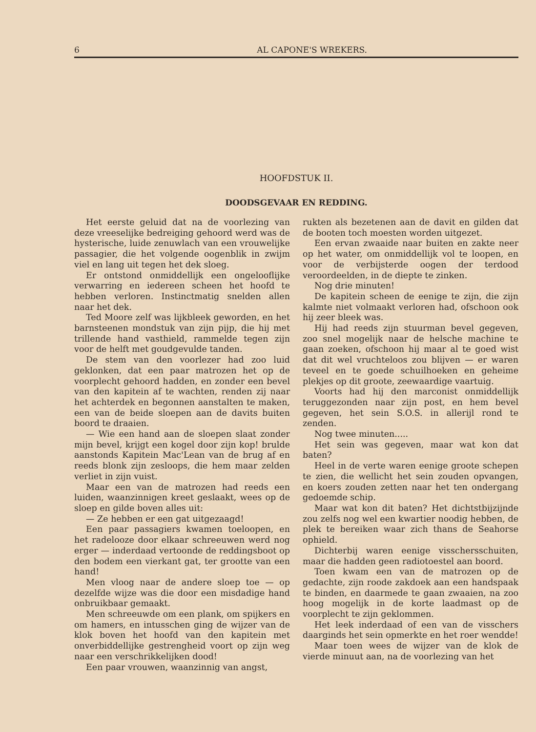6 AL CAPONE'S WREKERS.
HOOFDSTUK II.
DOODSGEVAAR EN REDDING.
Het eerste geluid dat na de voorlezing van deze vreeselijke bedreiging gehoord werd was de hysterische, luide zenuwlach van een vrouwelijke passagier, die het volgende oogenblik in zwijm viel en lang uit tegen het dek sloeg.
Er ontstond onmiddellijk een ongelooflijke verwarring en iedereen scheen het hoofd te hebben verloren. Instinctmatig snelden allen naar het dek.
Ted Moore zelf was lijkbleek geworden, en het barnsteenen mondstuk van zijn pijp, die hij met trillende hand vasthield, rammelde tegen zijn voor de helft met goudgevulde tanden.
De stem van den voorlezer had zoo luid geklonken, dat een paar matrozen het op de voorplecht gehoord hadden, en zonder een bevel van den kapitein af te wachten, renden zij naar het achterdek en begonnen aanstalten te maken, een van de beide sloepen aan de davits buiten boord te draaien.
— Wie een hand aan de sloepen slaat zonder mijn bevel, krijgt een kogel door zijn kop! brulde aanstonds Kapitein Mac'Lean van de brug af en reeds blonk zijn zesloops, die hem maar zelden verliet in zijn vuist.
Maar een van de matrozen had reeds een luiden, waanzinnigen kreet geslaakt, wees op de sloep en gilde boven alles uit:
— Ze hebben er een gat uitgezaagd!
Een paar passagiers kwamen toeloopen, en het radelooze door elkaar schreeuwen werd nog erger — inderdaad vertoonde de reddingsboot op den bodem een vierkant gat, ter grootte van een hand!
Men vloog naar de andere sloep toe — op dezelfde wijze was die door een misdadige hand onbruikbaar gemaakt.
Men schreeuwde om een plank, om spijkers en om hamers, en intusschen ging de wijzer van de klok boven het hoofd van den kapitein met onverbiddellijke gestrengheid voort op zijn weg naar een verschrikkelijken dood!
Een paar vrouwen, waanzinnig van angst,
rukten als bezetenen aan de davit en gilden dat de booten toch moesten worden uitgezet.
Een ervan zwaaide naar buiten en zakte neer op het water, om onmiddellijk vol te loopen, en voor de verbijsterde oogen der terdood veroordeelden, in de diepte te zinken.
Nog drie minuten!
De kapitein scheen de eenige te zijn, die zijn kalmte niet volmaakt verloren had, ofschoon ook hij zeer bleek was.
Hij had reeds zijn stuurman bevel gegeven, zoo snel mogelijk naar de helsche machine te gaan zoeken, ofschoon hij maar al te goed wist dat dit wel vruchteloos zou blijven — er waren teveel en te goede schuilhoeken en geheime plekjes op dit groote, zeewaardige vaartuig.
Voorts had hij den marconist onmiddellijk teruggezonden naar zijn post, en hem bevel gegeven, het sein S.O.S. in allerijl rond te zenden.
Nog twee minuten.....
Het sein was gegeven, maar wat kon dat baten?
Heel in de verte waren eenige groote schepen te zien, die wellicht het sein zouden opvangen, en koers zouden zetten naar het ten ondergang gedoemde schip.
Maar wat kon dit baten? Het dichtstbijzijnde zou zelfs nog wel een kwartier noodig hebben, de plek te bereiken waar zich thans de Seahorse ophield.
Dichterbij waren eenige visschersschuiten, maar die hadden geen radiotoestel aan boord.
Toen kwam een van de matrozen op de gedachte, zijn roode zakdoek aan een handspaak te binden, en daarmede te gaan zwaaien, na zoo hoog mogelijk in de korte laadmast op de voorplecht te zijn geklommen.
Het leek inderdaad of een van de visschers daarginds het sein opmerkte en het roer wendde!
Maar toen wees de wijzer van de klok de vierde minuut aan, na de voorlezing van het